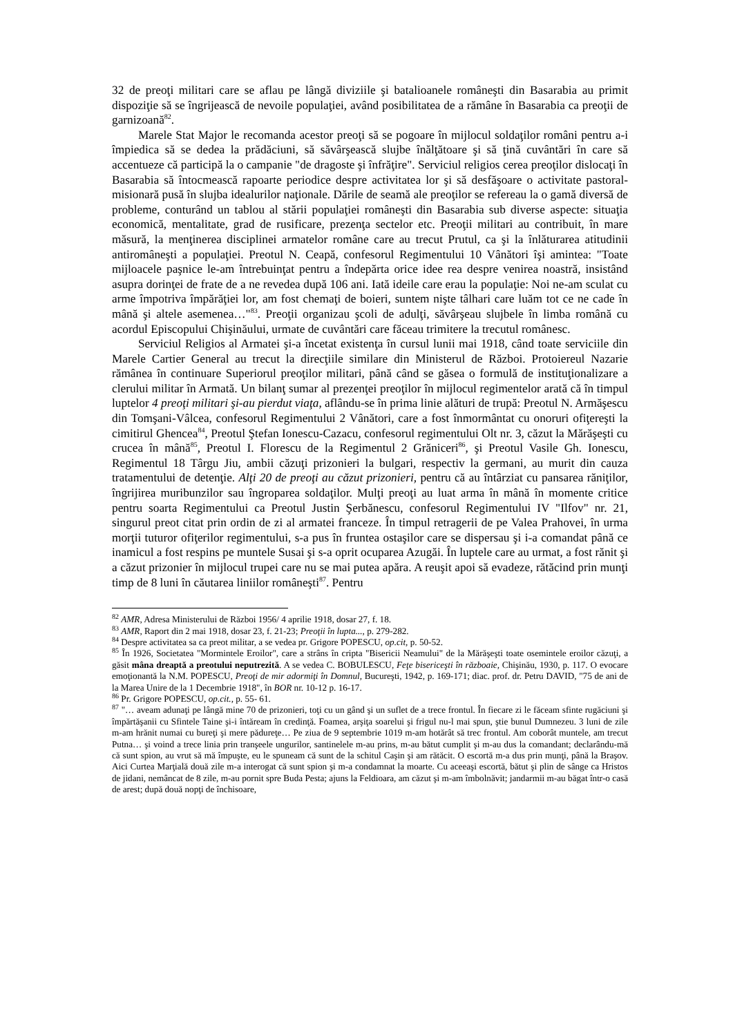32 de preoţi militari care se aflau pe lângă diviziile şi batalioanele româneşti din Basarabia au primit dispoziţie să se îngrijească de nevoile populaţiei, având posibilitatea de a rămâne în Basarabia ca preoţii de garnizoană<sup>82</sup>.
Marele Stat Major le recomanda acestor preoţi să se pogoare în mijlocul soldaţilor români pentru a-i împiedica să se dedea la prădăciuni, să săvârşească slujbe înălţătoare şi să ţină cuvântări în care să accentueze că participă la o campanie "de dragoste şi înfrăţire". Serviciul religios cerea preoţilor dislocaţi în Basarabia să întocmească rapoarte periodice despre activitatea lor şi să desfăşoare o activitate pastoral-misionară pusă în slujba idealurilor naţionale. Dările de seamă ale preoţilor se refereau la o gamă diversă de probleme, conturând un tablou al stării populaţiei româneşti din Basarabia sub diverse aspecte: situaţia economică, mentalitate, grad de rusificare, prezenţa sectelor etc. Preoţii militari au contribuit, în mare măsură, la menţinerea disciplinei armatelor române care au trecut Prutul, ca şi la înlăturarea atitudinii antiromâneşti a populaţiei. Preotul N. Ceapă, confesorul Regimentului 10 Vânători îşi amintea: "Toate mijloacele paşnice le-am întrebuinţat pentru a îndepărta orice idee rea despre venirea noastră, insistând asupra dorinţei de frate de a ne revedea după 106 ani. Iată ideile care erau la populaţie: Noi ne-am sculat cu arme împotriva împărăţiei lor, am fost chemaţi de boieri, suntem nişte tâlhari care luăm tot ce ne cade în mână şi altele asemenea…"<sup>83</sup>. Preoţii organizau şcoli de adulţi, săvârşeau slujbele în limba română cu acordul Episcopului Chişinăului, urmate de cuvântări care făceau trimitere la trecutul românesc.
Serviciul Religios al Armatei şi-a încetat existenţa în cursul lunii mai 1918, când toate serviciile din Marele Cartier General au trecut la direcţiile similare din Ministerul de Război. Protoiereul Nazarie rămânea în continuare Superiorul preoţilor militari, până când se găsea o formulă de instituţionalizare a clerului militar în Armată. Un bilanţ sumar al prezenţei preoţilor în mijlocul regimentelor arată că în timpul luptelor 4 preoţi militari şi-au pierdut viaţa, aflându-se în prima linie alături de trupă: Preotul N. Armăşescu din Tomşani-Vâlcea, confesorul Regimentului 2 Vânători, care a fost înmormântat cu onoruri ofiţereşti la cimitirul Ghencea<sup>84</sup>, Preotul Ştefan Ionescu-Cazacu, confesorul regimentului Olt nr. 3, căzut la Mărăşeşti cu crucea în mână<sup>85</sup>, Preotul I. Florescu de la Regimentul 2 Grăniceri<sup>86</sup>, şi Preotul Vasile Gh. Ionescu, Regimentul 18 Târgu Jiu, ambii căzuţi prizonieri la bulgari, respectiv la germani, au murit din cauza tratamentului de detenţie. Alţi 20 de preoţi au căzut prizonieri, pentru că au întârziat cu pansarea răniţilor, îngrijirea muribunzilor sau îngroparea soldaţilor. Mulţi preoţi au luat arma în mână în momente critice pentru soarta Regimentului ca Preotul Justin Şerbănescu, confesorul Regimentului IV "Ilfov" nr. 21, singurul preot citat prin ordin de zi al armatei franceze. În timpul retragerii de pe Valea Prahovei, în urma morţii tuturor ofiţerilor regimentului, s-a pus în fruntea ostaşilor care se dispersau şi i-a comandat până ce inamicul a fost respins pe muntele Susai şi s-a oprit ocuparea Azugăi. În luptele care au urmat, a fost rănit şi a căzut prizonier în mijlocul trupei care nu se mai putea apăra. A reuşit apoi să evadeze, rătăcind prin munţi timp de 8 luni în căutarea liniilor româneşti<sup>87</sup>. Pentru
<sup>82</sup> AMR, Adresa Ministerului de Război 1956/ 4 aprilie 1918, dosar 27, f. 18.
<sup>83</sup> AMR, Raport din 2 mai 1918, dosar 23, f. 21-23; Preoţii în lupta..., p. 279-282.
<sup>84</sup> Despre activitatea sa ca preot militar, a se vedea pr. Grigore POPESCU, op.cit, p. 50-52.
<sup>85</sup> În 1926, Societatea "Mormintele Eroilor", care a strâns în cripta "Bisericii Neamului" de la Mărăşeşti toate osemintele eroilor căzuţi, a găsit mâna dreaptă a preotului neputrezită. A se vedea C. BOBULESCU, Feţe bisericeşti în războaie, Chişinău, 1930, p. 117. O evocare emoţionantă la N.M. POPESCU, Preoţi de mir adormiţi în Domnul, Bucureşti, 1942, p. 169-171; diac. prof. dr. Petru DAVID, "75 de ani de la Marea Unire de la 1 Decembrie 1918", în BOR nr. 10-12 p. 16-17.
<sup>86</sup> Pr. Grigore POPESCU, op.cit., p. 55- 61.
<sup>87</sup> "… aveam adunaţi pe lângă mine 70 de prizonieri, toţi cu un gând şi un suflet de a trece frontul. În fiecare zi le făceam sfinte rugăciuni şi împărtăşanii cu Sfintele Taine şi-i întăream în credinţă. Foamea, arşiţa soarelui şi frigul nu-l mai spun, ştie bunul Dumnezeu. 3 luni de zile m-am hrănit numai cu bureţi şi mere pădureţe… Pe ziua de 9 septembrie 1019 m-am hotărât să trec frontul. Am coborât muntele, am trecut Putna… şi voind a trece linia prin tranşeele ungurilor, santinelele m-au prins, m-au bătut cumplit şi m-au dus la comandant; declarându-mă că sunt spion, au vrut să mă împuşte, eu le spuneam că sunt de la schitul Caşin şi am rătăcit. O escortă m-a dus prin munţi, până la Braşov. Aici Curtea Marţială două zile m-a interogat că sunt spion şi m-a condamnat la moarte. Cu aceeaşi escortă, bătut şi plin de sânge ca Hristos de jidani, nemâncat de 8 zile, m-au pornit spre Buda Pesta; ajuns la Feldioara, am căzut şi m-am îmbolnăvit; jandarmii m-au băgat într-o casă de arest; după două nopţi de închisoare,